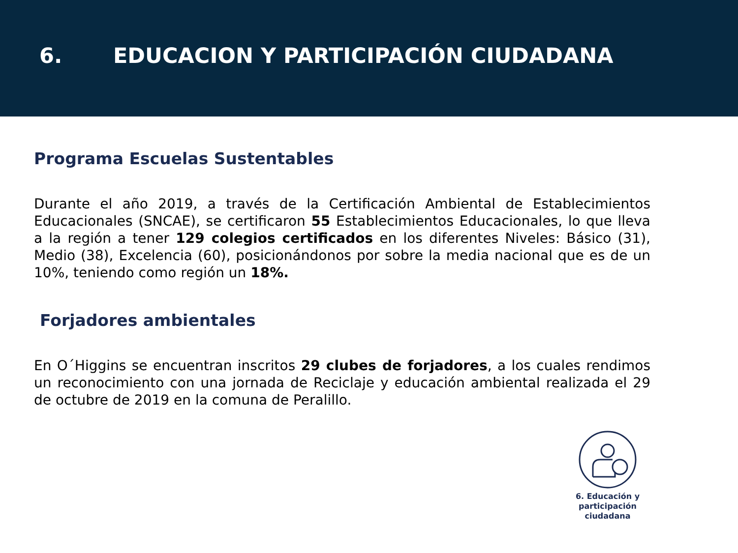6. EDUCACION Y PARTICIPACIÓN CIUDADANA
Programa Escuelas Sustentables
Durante el año 2019, a través de la Certificación Ambiental de Establecimientos Educacionales (SNCAE), se certificaron 55 Establecimientos Educacionales, lo que lleva a la región a tener 129 colegios certificados en los diferentes Niveles: Básico (31), Medio (38), Excelencia (60), posicionándonos por sobre la media nacional que es de un 10%, teniendo como región un 18%.
Forjadores ambientales
En O´Higgins se encuentran inscritos 29 clubes de forjadores, a los cuales rendimos un reconocimiento con una jornada de Reciclaje y educación ambiental realizada el 29 de octubre de 2019 en la comuna de Peralillo.
6. Educación y
participación ciudadana